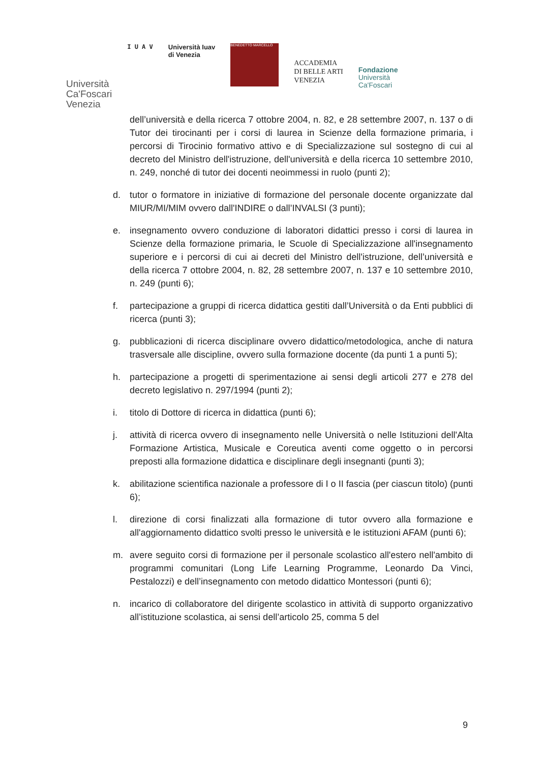Università
Ca'Foscari
Venezia
I U A V Università Iuav
di Venezia
BENEDETTO MARCELLO
ACCADEMIA
DI BELLE ARTI
VENEZIA
Fondazione
Università
Ca'Foscari
dell’università e della ricerca 7 ottobre 2004, n. 82, e 28 settembre 2007, n. 137 o di Tutor dei tirocinanti per i corsi di laurea in Scienze della formazione primaria, i percorsi di Tirocinio formativo attivo e di Specializzazione sul sostegno di cui al decreto del Ministro dell'istruzione, dell'università e della ricerca 10 settembre 2010, n. 249, nonché di tutor dei docenti neoimmessi in ruolo (punti 2);
d. tutor o formatore in iniziative di formazione del personale docente organizzate dal MIUR/MI/MIM ovvero dall'INDIRE o dall’INVALSI (3 punti);
e. insegnamento ovvero conduzione di laboratori didattici presso i corsi di laurea in Scienze della formazione primaria, le Scuole di Specializzazione all'insegnamento superiore e i percorsi di cui ai decreti del Ministro dell'istruzione, dell’università e della ricerca 7 ottobre 2004, n. 82, 28 settembre 2007, n. 137 e 10 settembre 2010, n. 249 (punti 6);
f. partecipazione a gruppi di ricerca didattica gestiti dall’Università o da Enti pubblici di ricerca (punti 3);
g. pubblicazioni di ricerca disciplinare ovvero didattico/metodologica, anche di natura trasversale alle discipline, ovvero sulla formazione docente (da punti 1 a punti 5);
h. partecipazione a progetti di sperimentazione ai sensi degli articoli 277 e 278 del decreto legislativo n. 297/1994 (punti 2);
i. titolo di Dottore di ricerca in didattica (punti 6);
j. attività di ricerca ovvero di insegnamento nelle Università o nelle Istituzioni dell'Alta Formazione Artistica, Musicale e Coreutica aventi come oggetto o in percorsi preposti alla formazione didattica e disciplinare degli insegnanti (punti 3);
k. abilitazione scientifica nazionale a professore di I o II fascia (per ciascun titolo) (punti 6);
l. direzione di corsi finalizzati alla formazione di tutor ovvero alla formazione e all'aggiornamento didattico svolti presso le università e le istituzioni AFAM (punti 6);
m. avere seguito corsi di formazione per il personale scolastico all'estero nell'ambito di programmi comunitari (Long Life Learning Programme, Leonardo Da Vinci, Pestalozzi) e dell’insegnamento con metodo didattico Montessori (punti 6);
n. incarico di collaboratore del dirigente scolastico in attività di supporto organizzativo all’istituzione scolastica, ai sensi dell’articolo 25, comma 5 del
9